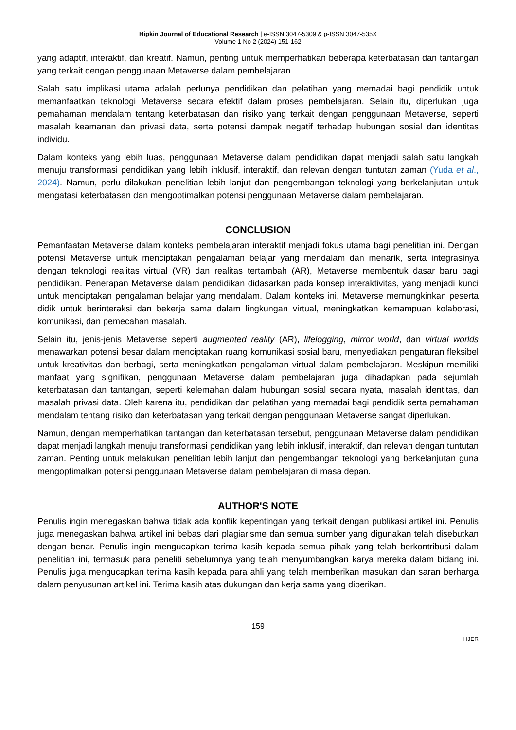Hipkin Journal of Educational Research | e-ISSN 3047-5309 & p-ISSN 3047-535X
Volume 1 No 2 (2024) 151-162
yang adaptif, interaktif, dan kreatif. Namun, penting untuk memperhatikan beberapa keterbatasan dan tantangan yang terkait dengan penggunaan Metaverse dalam pembelajaran.
Salah satu implikasi utama adalah perlunya pendidikan dan pelatihan yang memadai bagi pendidik untuk memanfaatkan teknologi Metaverse secara efektif dalam proses pembelajaran. Selain itu, diperlukan juga pemahaman mendalam tentang keterbatasan dan risiko yang terkait dengan penggunaan Metaverse, seperti masalah keamanan dan privasi data, serta potensi dampak negatif terhadap hubungan sosial dan identitas individu.
Dalam konteks yang lebih luas, penggunaan Metaverse dalam pendidikan dapat menjadi salah satu langkah menuju transformasi pendidikan yang lebih inklusif, interaktif, dan relevan dengan tuntutan zaman (Yuda et al., 2024). Namun, perlu dilakukan penelitian lebih lanjut dan pengembangan teknologi yang berkelanjutan untuk mengatasi keterbatasan dan mengoptimalkan potensi penggunaan Metaverse dalam pembelajaran.
CONCLUSION
Pemanfaatan Metaverse dalam konteks pembelajaran interaktif menjadi fokus utama bagi penelitian ini. Dengan potensi Metaverse untuk menciptakan pengalaman belajar yang mendalam dan menarik, serta integrasinya dengan teknologi realitas virtual (VR) dan realitas tertambah (AR), Metaverse membentuk dasar baru bagi pendidikan. Penerapan Metaverse dalam pendidikan didasarkan pada konsep interaktivitas, yang menjadi kunci untuk menciptakan pengalaman belajar yang mendalam. Dalam konteks ini, Metaverse memungkinkan peserta didik untuk berinteraksi dan bekerja sama dalam lingkungan virtual, meningkatkan kemampuan kolaborasi, komunikasi, dan pemecahan masalah.
Selain itu, jenis-jenis Metaverse seperti augmented reality (AR), lifelogging, mirror world, dan virtual worlds menawarkan potensi besar dalam menciptakan ruang komunikasi sosial baru, menyediakan pengaturan fleksibel untuk kreativitas dan berbagi, serta meningkatkan pengalaman virtual dalam pembelajaran. Meskipun memiliki manfaat yang signifikan, penggunaan Metaverse dalam pembelajaran juga dihadapkan pada sejumlah keterbatasan dan tantangan, seperti kelemahan dalam hubungan sosial secara nyata, masalah identitas, dan masalah privasi data. Oleh karena itu, pendidikan dan pelatihan yang memadai bagi pendidik serta pemahaman mendalam tentang risiko dan keterbatasan yang terkait dengan penggunaan Metaverse sangat diperlukan.
Namun, dengan memperhatikan tantangan dan keterbatasan tersebut, penggunaan Metaverse dalam pendidikan dapat menjadi langkah menuju transformasi pendidikan yang lebih inklusif, interaktif, dan relevan dengan tuntutan zaman. Penting untuk melakukan penelitian lebih lanjut dan pengembangan teknologi yang berkelanjutan guna mengoptimalkan potensi penggunaan Metaverse dalam pembelajaran di masa depan.
AUTHOR'S NOTE
Penulis ingin menegaskan bahwa tidak ada konflik kepentingan yang terkait dengan publikasi artikel ini. Penulis juga menegaskan bahwa artikel ini bebas dari plagiarisme dan semua sumber yang digunakan telah disebutkan dengan benar. Penulis ingin mengucapkan terima kasih kepada semua pihak yang telah berkontribusi dalam penelitian ini, termasuk para peneliti sebelumnya yang telah menyumbangkan karya mereka dalam bidang ini. Penulis juga mengucapkan terima kasih kepada para ahli yang telah memberikan masukan dan saran berharga dalam penyusunan artikel ini. Terima kasih atas dukungan dan kerja sama yang diberikan.
159
HJER